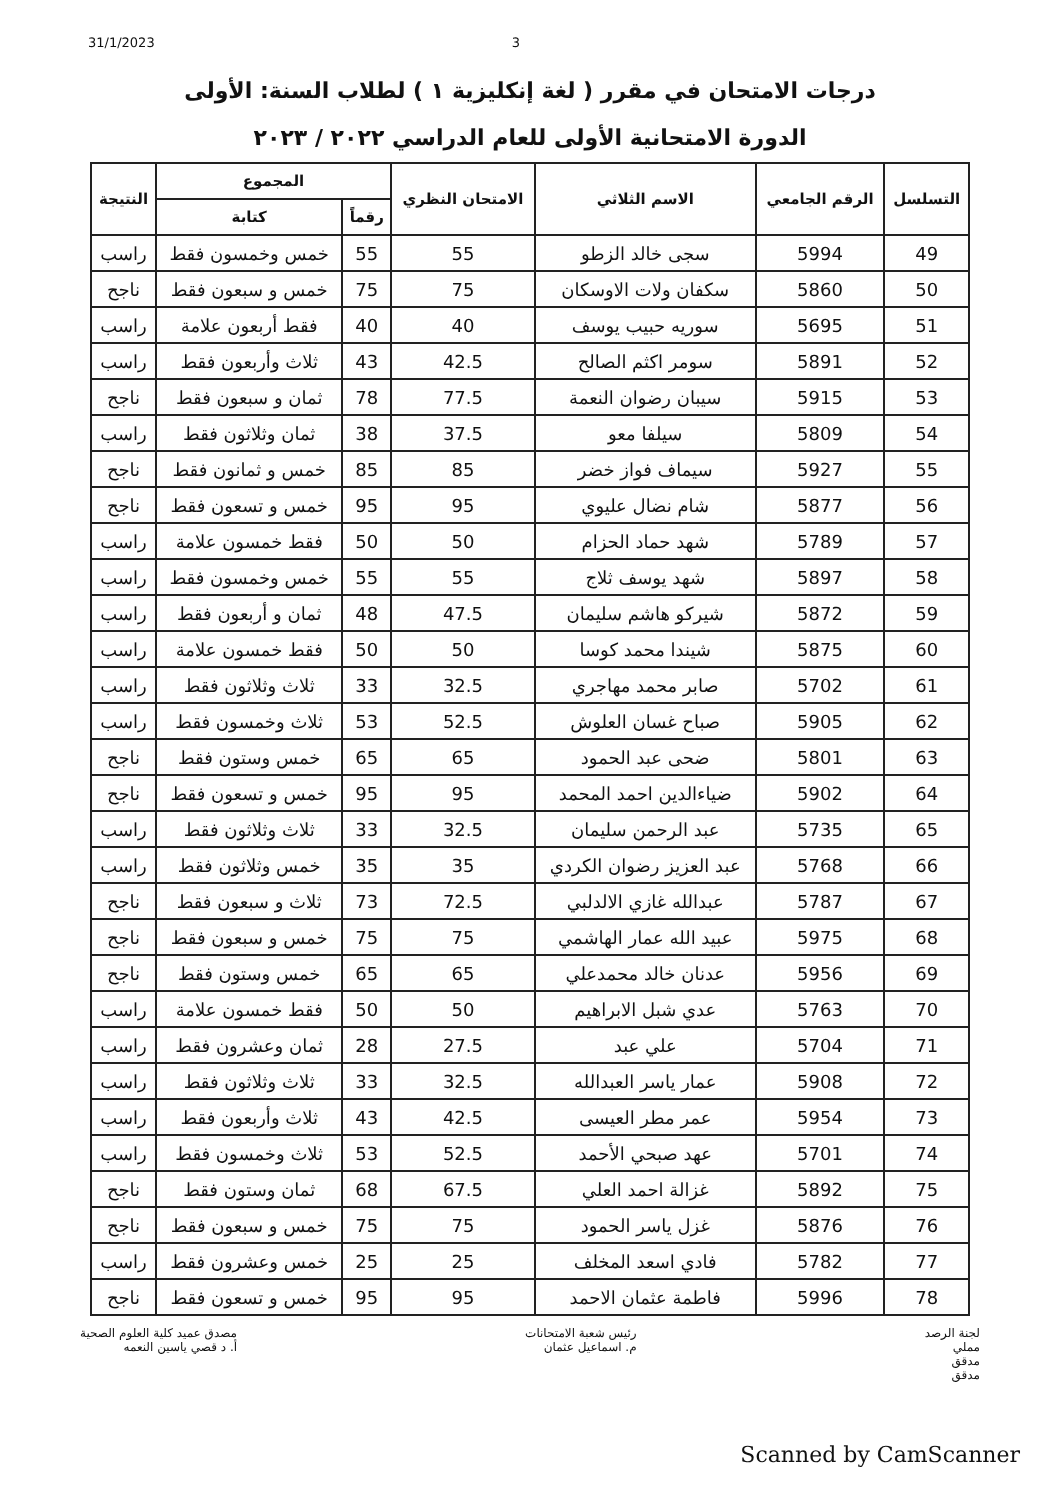31/1/2023 3
درجات الامتحان في مقرر ( لغة إنكليزية ١ ) لطلاب السنة: الأولى
الدورة الامتحانية الأولى للعام الدراسي ٢٠٢٢ / ٢٠٢٣
| التسلسل | الرقم الجامعي | الاسم الثلاثي | الامتحان النظري | المجموع | | النتيجة |
| --- | --- | --- | --- | --- | --- | --- |
| | | | | رقماً | كتابة | |
| 49 | 5994 | سجى خالد الزطو | 55 | 55 | خمس وخمسون فقط | راسب |
| 50 | 5860 | سكفان ولات الاوسكان | 75 | 75 | خمس و سبعون فقط | ناجح |
| 51 | 5695 | سوريه حبيب يوسف | 40 | 40 | فقط أربعون علامة | راسب |
| 52 | 5891 | سومر اكثم الصالح | 42.5 | 43 | ثلاث وأربعون فقط | راسب |
| 53 | 5915 | سيبان رضوان النعمة | 77.5 | 78 | ثمان و سبعون فقط | ناجح |
| 54 | 5809 | سيلفا معو | 37.5 | 38 | ثمان وثلاثون فقط | راسب |
| 55 | 5927 | سيماف فواز خضر | 85 | 85 | خمس و ثمانون فقط | ناجح |
| 56 | 5877 | شام نضال عليوي | 95 | 95 | خمس و تسعون فقط | ناجح |
| 57 | 5789 | شهد حماد الحزام | 50 | 50 | فقط خمسون علامة | راسب |
| 58 | 5897 | شهد يوسف ثلاج | 55 | 55 | خمس وخمسون فقط | راسب |
| 59 | 5872 | شيركو هاشم سليمان | 47.5 | 48 | ثمان و أربعون فقط | راسب |
| 60 | 5875 | شيندا محمد كوسا | 50 | 50 | فقط خمسون علامة | راسب |
| 61 | 5702 | صابر محمد مهاجري | 32.5 | 33 | ثلاث وثلاثون فقط | راسب |
| 62 | 5905 | صباح غسان العلوش | 52.5 | 53 | ثلاث وخمسون فقط | راسب |
| 63 | 5801 | ضحى عبد الحمود | 65 | 65 | خمس وستون فقط | ناجح |
| 64 | 5902 | ضياءالدين احمد المحمد | 95 | 95 | خمس و تسعون فقط | ناجح |
| 65 | 5735 | عبد الرحمن سليمان | 32.5 | 33 | ثلاث وثلاثون فقط | راسب |
| 66 | 5768 | عبد العزيز رضوان الكردي | 35 | 35 | خمس وثلاثون فقط | راسب |
| 67 | 5787 | عبدالله غازي الالدلبي | 72.5 | 73 | ثلاث و سبعون فقط | ناجح |
| 68 | 5975 | عبيد الله عمار الهاشمي | 75 | 75 | خمس و سبعون فقط | ناجح |
| 69 | 5956 | عدنان خالد محمدعلي | 65 | 65 | خمس وستون فقط | ناجح |
| 70 | 5763 | عدي شبل الابراهيم | 50 | 50 | فقط خمسون علامة | راسب |
| 71 | 5704 | علي عبد | 27.5 | 28 | ثمان وعشرون فقط | راسب |
| 72 | 5908 | عمار ياسر العبدالله | 32.5 | 33 | ثلاث وثلاثون فقط | راسب |
| 73 | 5954 | عمر مطر العيسى | 42.5 | 43 | ثلاث وأربعون فقط | راسب |
| 74 | 5701 | عهد صبحي الأحمد | 52.5 | 53 | ثلاث وخمسون فقط | راسب |
| 75 | 5892 | غزالة احمد العلي | 67.5 | 68 | ثمان وستون فقط | ناجح |
| 76 | 5876 | غزل ياسر الحمود | 75 | 75 | خمس و سبعون فقط | ناجح |
| 77 | 5782 | فادي اسعد المخلف | 25 | 25 | خمس وعشرون فقط | راسب |
| 78 | 5996 | فاطمة عثمان الاحمد | 95 | 95 | خمس و تسعون فقط | ناجح |
لجنة الرصد
مملي
مدقق
مدقق
رئيس شعبة الامتحانات
م. اسماعيل عثمان
مصدق عميد كلية العلوم الصحية
أ. د قصي ياسين النعمه
Scanned by CamScanner